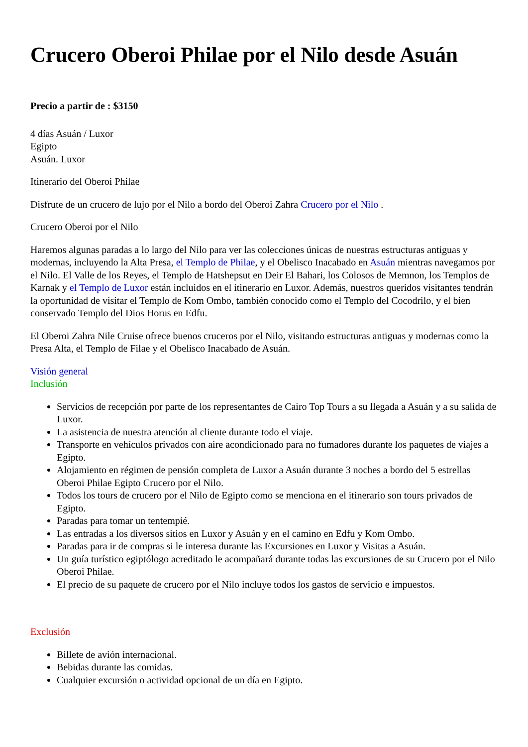Crucero Oberoi Philae por el Nilo desde Asuán
Precio a partir de : $3150
4 días Asuán / Luxor
Egipto
Asuán. Luxor
Itinerario del Oberoi Philae
Disfrute de un crucero de lujo por el Nilo a bordo del Oberoi Zahra Crucero por el Nilo .
Crucero Oberoi por el Nilo
Haremos algunas paradas a lo largo del Nilo para ver las colecciones únicas de nuestras estructuras antiguas y modernas, incluyendo la Alta Presa, el Templo de Philae, y el Obelisco Inacabado en Asuán mientras navegamos por el Nilo. El Valle de los Reyes, el Templo de Hatshepsut en Deir El Bahari, los Colosos de Memnon, los Templos de Karnak y el Templo de Luxor están incluidos en el itinerario en Luxor. Además, nuestros queridos visitantes tendrán la oportunidad de visitar el Templo de Kom Ombo, también conocido como el Templo del Cocodrilo, y el bien conservado Templo del Dios Horus en Edfu.
El Oberoi Zahra Nile Cruise ofrece buenos cruceros por el Nilo, visitando estructuras antiguas y modernas como la Presa Alta, el Templo de Filae y el Obelisco Inacabado de Asuán.
Visión general
Inclusión
Servicios de recepción por parte de los representantes de Cairo Top Tours a su llegada a Asuán y a su salida de Luxor.
La asistencia de nuestra atención al cliente durante todo el viaje.
Transporte en vehículos privados con aire acondicionado para no fumadores durante los paquetes de viajes a Egipto.
Alojamiento en régimen de pensión completa de Luxor a Asuán durante 3 noches a bordo del 5 estrellas Oberoi Philae Egipto Crucero por el Nilo.
Todos los tours de crucero por el Nilo de Egipto como se menciona en el itinerario son tours privados de Egipto.
Paradas para tomar un tentempié.
Las entradas a los diversos sitios en Luxor y Asuán y en el camino en Edfu y Kom Ombo.
Paradas para ir de compras si le interesa durante las Excursiones en Luxor y Visitas a Asuán.
Un guía turístico egiptólogo acreditado le acompañará durante todas las excursiones de su Crucero por el Nilo Oberoi Philae.
El precio de su paquete de crucero por el Nilo incluye todos los gastos de servicio e impuestos.
Exclusión
Billete de avión internacional.
Bebidas durante las comidas.
Cualquier excursión o actividad opcional de un día en Egipto.